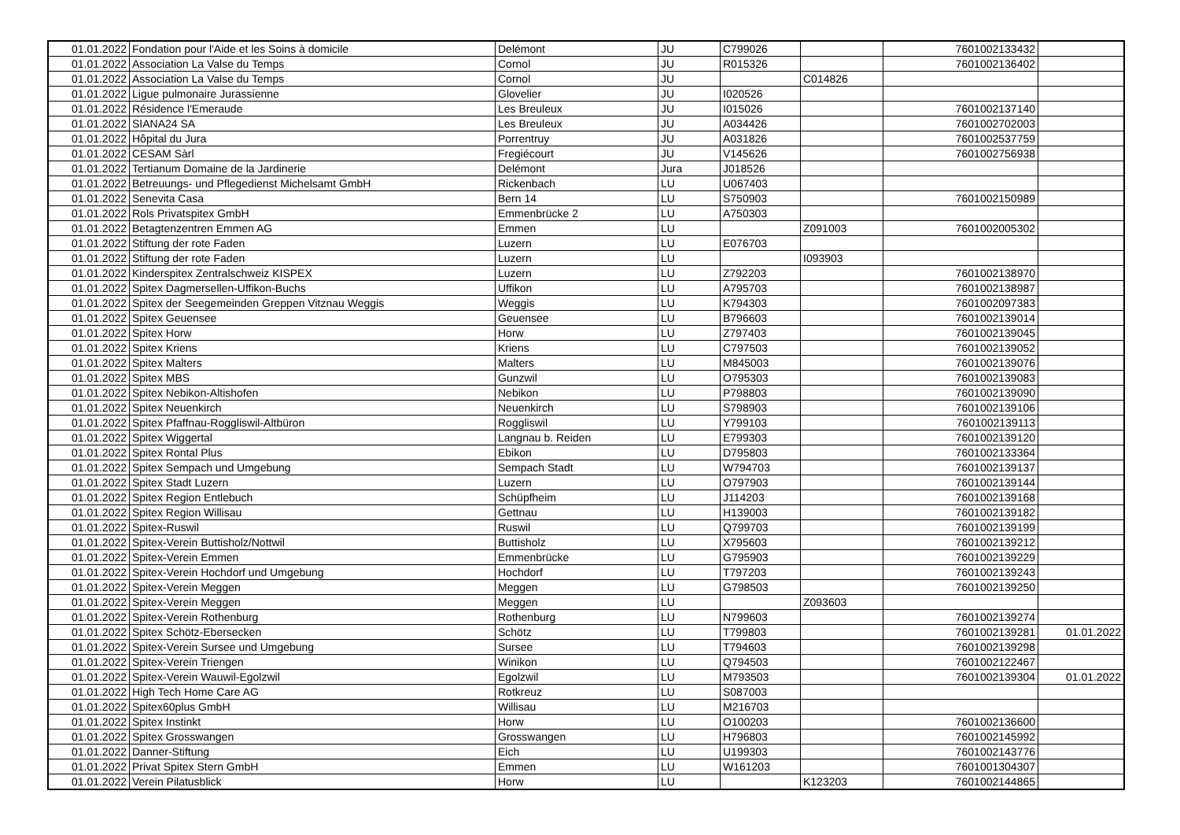| 01.01.2022 | Fondation pour l'Aide et les Soins à domicile | Delémont | JU | C799026 | | 7601002133432 | |
| 01.01.2022 | Association La Valse du Temps | Cornol | JU | R015326 | | 7601002136402 | |
| 01.01.2022 | Association La Valse du Temps | Cornol | JU | | C014826 | | |
| 01.01.2022 | Ligue pulmonaire Jurassienne | Glovelier | JU | I020526 | | | |
| 01.01.2022 | Résidence l'Emeraude | Les Breuleux | JU | I015026 | | 7601002137140 | |
| 01.01.2022 | SIANA24 SA | Les Breuleux | JU | A034426 | | 7601002702003 | |
| 01.01.2022 | Hôpital du Jura | Porrentruy | JU | A031826 | | 7601002537759 | |
| 01.01.2022 | CESAM Sàrl | Fregiécourt | JU | V145626 | | 7601002756938 | |
| 01.01.2022 | Tertianum Domaine de la Jardinerie | Delémont | Jura | J018526 | | | |
| 01.01.2022 | Betreuungs- und Pflegedienst Michelsamt GmbH | Rickenbach | LU | U067403 | | | |
| 01.01.2022 | Senevita Casa | Bern 14 | LU | S750903 | | 7601002150989 | |
| 01.01.2022 | Rols Privatspitex GmbH | Emmenbrücke 2 | LU | A750303 | | | |
| 01.01.2022 | Betagtenzentren Emmen AG | Emmen | LU | | Z091003 | 7601002005302 | |
| 01.01.2022 | Stiftung der rote Faden | Luzern | LU | E076703 | | | |
| 01.01.2022 | Stiftung der rote Faden | Luzern | LU | | I093903 | | |
| 01.01.2022 | Kinderspitex Zentralschweiz KISPEX | Luzern | LU | Z792203 | | 7601002138970 | |
| 01.01.2022 | Spitex Dagmersellen-Uffikon-Buchs | Uffikon | LU | A795703 | | 7601002138987 | |
| 01.01.2022 | Spitex der Seegemeinden Greppen Vitznau Weggis | Weggis | LU | K794303 | | 7601002097383 | |
| 01.01.2022 | Spitex Geuensee | Geuensee | LU | B796603 | | 7601002139014 | |
| 01.01.2022 | Spitex Horw | Horw | LU | Z797403 | | 7601002139045 | |
| 01.01.2022 | Spitex Kriens | Kriens | LU | C797503 | | 7601002139052 | |
| 01.01.2022 | Spitex Malters | Malters | LU | M845003 | | 7601002139076 | |
| 01.01.2022 | Spitex MBS | Gunzwil | LU | O795303 | | 7601002139083 | |
| 01.01.2022 | Spitex Nebikon-Altishofen | Nebikon | LU | P798803 | | 7601002139090 | |
| 01.01.2022 | Spitex Neuenkirch | Neuenkirch | LU | S798903 | | 7601002139106 | |
| 01.01.2022 | Spitex Pfaffnau-Roggliswil-Altbüron | Roggliswil | LU | Y799103 | | 7601002139113 | |
| 01.01.2022 | Spitex Wiggertal | Langnau b. Reiden | LU | E799303 | | 7601002139120 | |
| 01.01.2022 | Spitex Rontal Plus | Ebikon | LU | D795803 | | 7601002133364 | |
| 01.01.2022 | Spitex Sempach und Umgebung | Sempach Stadt | LU | W794703 | | 7601002139137 | |
| 01.01.2022 | Spitex Stadt Luzern | Luzern | LU | O797903 | | 7601002139144 | |
| 01.01.2022 | Spitex Region Entlebuch | Schüpfheim | LU | J114203 | | 7601002139168 | |
| 01.01.2022 | Spitex Region Willisau | Gettnau | LU | H139003 | | 7601002139182 | |
| 01.01.2022 | Spitex-Ruswil | Ruswil | LU | Q799703 | | 7601002139199 | |
| 01.01.2022 | Spitex-Verein Buttisholz/Nottwil | Buttisholz | LU | X795603 | | 7601002139212 | |
| 01.01.2022 | Spitex-Verein Emmen | Emmenbrücke | LU | G795903 | | 7601002139229 | |
| 01.01.2022 | Spitex-Verein Hochdorf und Umgebung | Hochdorf | LU | T797203 | | 7601002139243 | |
| 01.01.2022 | Spitex-Verein Meggen | Meggen | LU | G798503 | | 7601002139250 | |
| 01.01.2022 | Spitex-Verein Meggen | Meggen | LU | | Z093603 | | |
| 01.01.2022 | Spitex-Verein Rothenburg | Rothenburg | LU | N799603 | | 7601002139274 | |
| 01.01.2022 | Spitex Schötz-Ebersecken | Schötz | LU | T799803 | | 7601002139281 | 01.01.2022 |
| 01.01.2022 | Spitex-Verein Sursee und Umgebung | Sursee | LU | T794603 | | 7601002139298 | |
| 01.01.2022 | Spitex-Verein Triengen | Winikon | LU | Q794503 | | 7601002122467 | |
| 01.01.2022 | Spitex-Verein Wauwil-Egolzwil | Egolzwil | LU | M793503 | | 7601002139304 | 01.01.2022 |
| 01.01.2022 | High Tech Home Care AG | Rotkreuz | LU | S087003 | | | |
| 01.01.2022 | Spitex60plus GmbH | Willisau | LU | M216703 | | | |
| 01.01.2022 | Spitex Instinkt | Horw | LU | O100203 | | 7601002136600 | |
| 01.01.2022 | Spitex Grosswangen | Grosswangen | LU | H796803 | | 7601002145992 | |
| 01.01.2022 | Danner-Stiftung | Eich | LU | U199303 | | 7601002143776 | |
| 01.01.2022 | Privat Spitex Stern GmbH | Emmen | LU | W161203 | | 7601001304307 | |
| 01.01.2022 | Verein Pilatusblick | Horw | LU | | K123203 | 7601002144865 | |